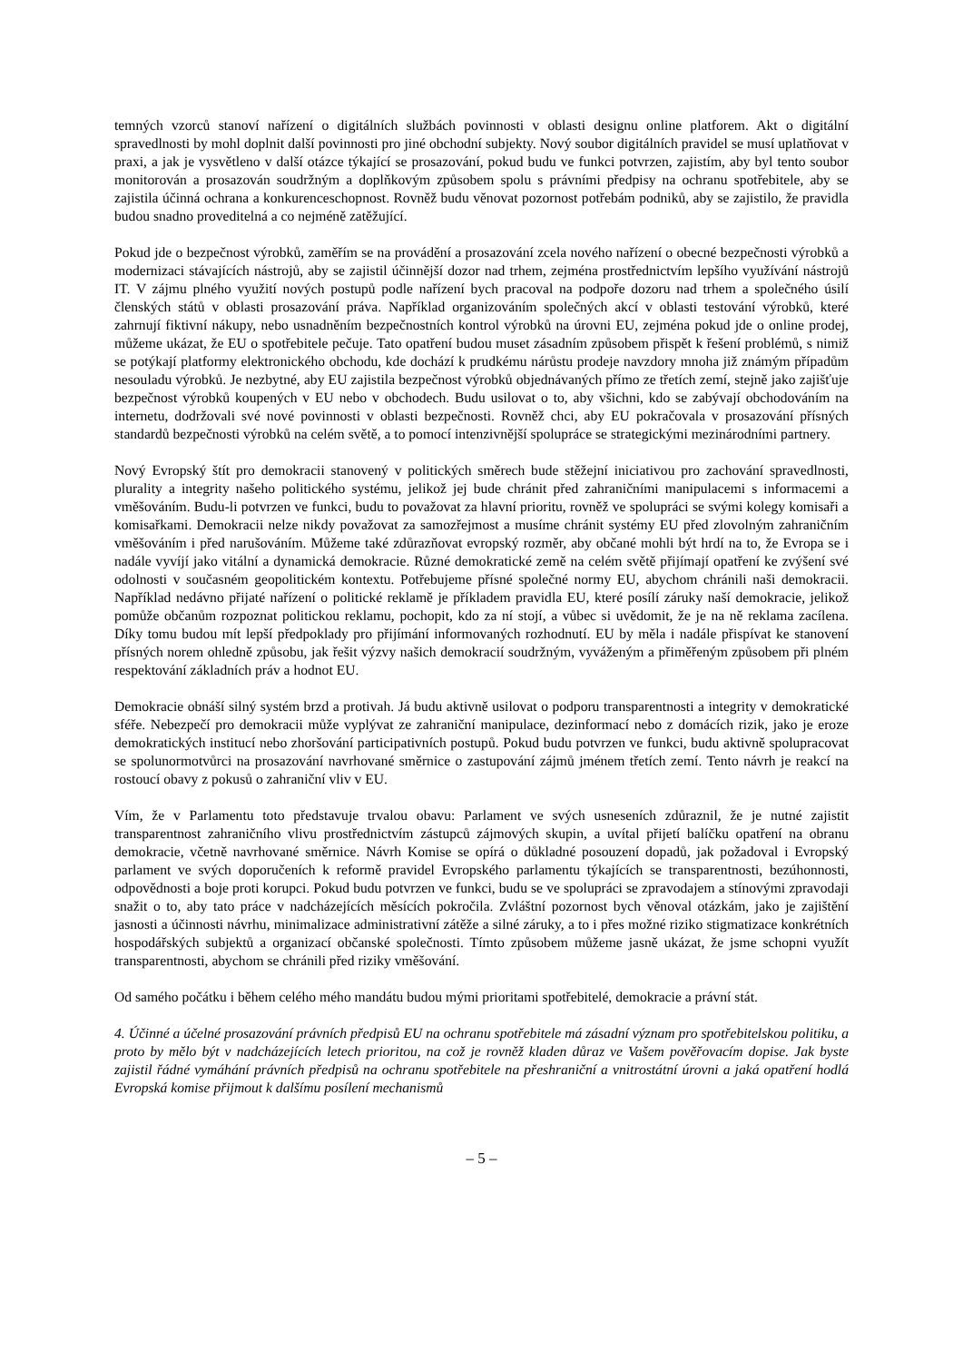temných vzorců stanoví nařízení o digitálních službách povinnosti v oblasti designu online platforem. Akt o digitální spravedlnosti by mohl doplnit další povinnosti pro jiné obchodní subjekty. Nový soubor digitálních pravidel se musí uplatňovat v praxi, a jak je vysvětleno v další otázce týkající se prosazování, pokud budu ve funkci potvrzen, zajistím, aby byl tento soubor monitorován a prosazován soudržným a doplňkovým způsobem spolu s právními předpisy na ochranu spotřebitele, aby se zajistila účinná ochrana a konkurenceschopnost. Rovněž budu věnovat pozornost potřebám podniků, aby se zajistilo, že pravidla budou snadno proveditelná a co nejméně zatěžující.
Pokud jde o bezpečnost výrobků, zaměřím se na provádění a prosazování zcela nového nařízení o obecné bezpečnosti výrobků a modernizaci stávajících nástrojů, aby se zajistil účinnější dozor nad trhem, zejména prostřednictvím lepšího využívání nástrojů IT. V zájmu plného využití nových postupů podle nařízení bych pracoval na podpoře dozoru nad trhem a společného úsilí členských států v oblasti prosazování práva. Například organizováním společných akcí v oblasti testování výrobků, které zahrnují fiktivní nákupy, nebo usnadněním bezpečnostních kontrol výrobků na úrovni EU, zejména pokud jde o online prodej, můžeme ukázat, že EU o spotřebitele pečuje. Tato opatření budou muset zásadním způsobem přispět k řešení problémů, s nimiž se potýkají platformy elektronického obchodu, kde dochází k prudkému nárůstu prodeje navzdory mnoha již známým případům nesouladu výrobků. Je nezbytné, aby EU zajistila bezpečnost výrobků objednávaných přímo ze třetích zemí, stejně jako zajišťuje bezpečnost výrobků koupených v EU nebo v obchodech. Budu usilovat o to, aby všichni, kdo se zabývají obchodováním na internetu, dodržovali své nové povinnosti v oblasti bezpečnosti. Rovněž chci, aby EU pokračovala v prosazování přísných standardů bezpečnosti výrobků na celém světě, a to pomocí intenzivnější spolupráce se strategickými mezinárodními partnery.
Nový Evropský štít pro demokracii stanovený v politických směrech bude stěžejní iniciativou pro zachování spravedlnosti, plurality a integrity našeho politického systému, jelikož jej bude chránit před zahraničními manipulacemi s informacemi a vměšováním. Budu-li potvrzen ve funkci, budu to považovat za hlavní prioritu, rovněž ve spolupráci se svými kolegy komisaři a komisařkami. Demokracii nelze nikdy považovat za samozřejmost a musíme chránit systémy EU před zlovolným zahraničním vměšováním i před narušováním. Můžeme také zdůrazňovat evropský rozměr, aby občané mohli být hrdí na to, že Evropa se i nadále vyvíjí jako vitální a dynamická demokracie. Různé demokratické země na celém světě přijímají opatření ke zvýšení své odolnosti v současném geopolitickém kontextu. Potřebujeme přísné společné normy EU, abychom chránili naši demokracii. Například nedávno přijaté nařízení o politické reklamě je příkladem pravidla EU, které posílí záruky naší demokracie, jelikož pomůže občanům rozpoznat politickou reklamu, pochopit, kdo za ní stojí, a vůbec si uvědomit, že je na ně reklama zacílena. Díky tomu budou mít lepší předpoklady pro přijímání informovaných rozhodnutí. EU by měla i nadále přispívat ke stanovení přísných norem ohledně způsobu, jak řešit výzvy našich demokracií soudržným, vyváženým a přiměřeným způsobem při plném respektování základních práv a hodnot EU.
Demokracie obnáší silný systém brzd a protivah. Já budu aktivně usilovat o podporu transparentnosti a integrity v demokratické sféře. Nebezpečí pro demokracii může vyplývat ze zahraniční manipulace, dezinformací nebo z domácích rizik, jako je eroze demokratických institucí nebo zhoršování participativních postupů. Pokud budu potvrzen ve funkci, budu aktivně spolupracovat se spolunormotvůrci na prosazování navrhované směrnice o zastupování zájmů jménem třetích zemí. Tento návrh je reakcí na rostoucí obavy z pokusů o zahraniční vliv v EU.
Vím, že v Parlamentu toto představuje trvalou obavu: Parlament ve svých usneseních zdůraznil, že je nutné zajistit transparentnost zahraničního vlivu prostřednictvím zástupců zájmových skupin, a uvítal přijetí balíčku opatření na obranu demokracie, včetně navrhované směrnice. Návrh Komise se opírá o důkladné posouzení dopadů, jak požadoval i Evropský parlament ve svých doporučeních k reformě pravidel Evropského parlamentu týkajících se transparentnosti, bezúhonnosti, odpovědnosti a boje proti korupci. Pokud budu potvrzen ve funkci, budu se ve spolupráci se zpravodajem a stínovými zpravodaji snažit o to, aby tato práce v nadcházejících měsících pokročila. Zvláštní pozornost bych věnoval otázkám, jako je zajištění jasnosti a účinnosti návrhu, minimalizace administrativní zátěže a silné záruky, a to i přes možné riziko stigmatizace konkrétních hospodářských subjektů a organizací občanské společnosti. Tímto způsobem můžeme jasně ukázat, že jsme schopni využít transparentnosti, abychom se chránili před riziky vměšování.
Od samého počátku i během celého mého mandátu budou mými prioritami spotřebitelé, demokracie a právní stát.
4. Účinné a účelné prosazování právních předpisů EU na ochranu spotřebitele má zásadní význam pro spotřebitelskou politiku, a proto by mělo být v nadcházejících letech prioritou, na což je rovněž kladen důraz ve Vašem pověřovacím dopise. Jak byste zajistil řádné vymáhání právních předpisů na ochranu spotřebitele na přeshraniční a vnitrostátní úrovni a jaká opatření hodlá Evropská komise přijmout k dalšímu posílení mechanismů
– 5 –